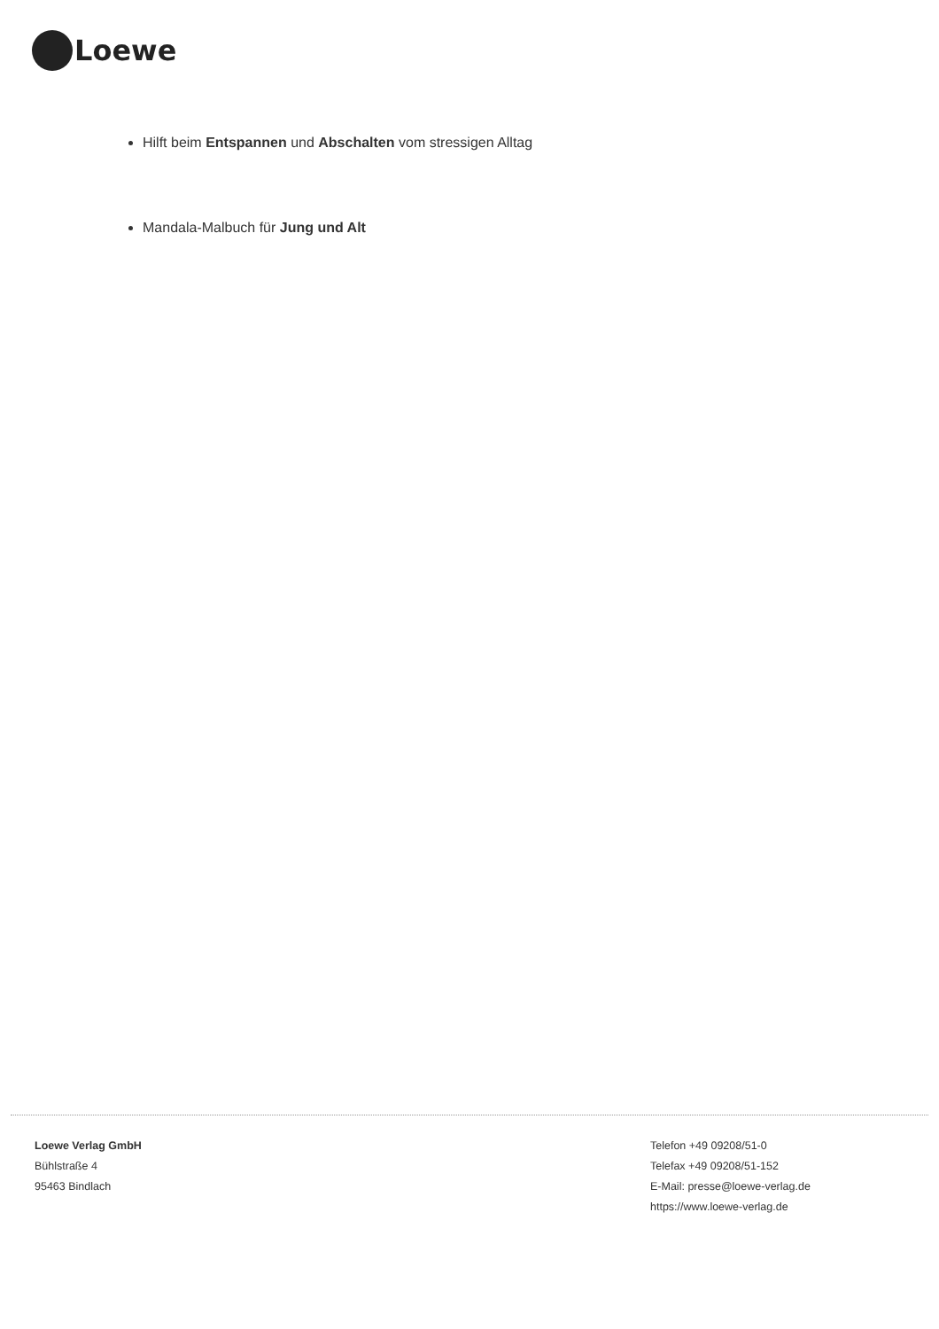Loewe
Hilft beim Entspannen und Abschalten vom stressigen Alltag
Mandala-Malbuch für Jung und Alt
Loewe Verlag GmbH
Bühlstraße 4
95463 Bindlach
Telefon +49 09208/51-0
Telefax +49 09208/51-152
E-Mail: presse@loewe-verlag.de
https://www.loewe-verlag.de